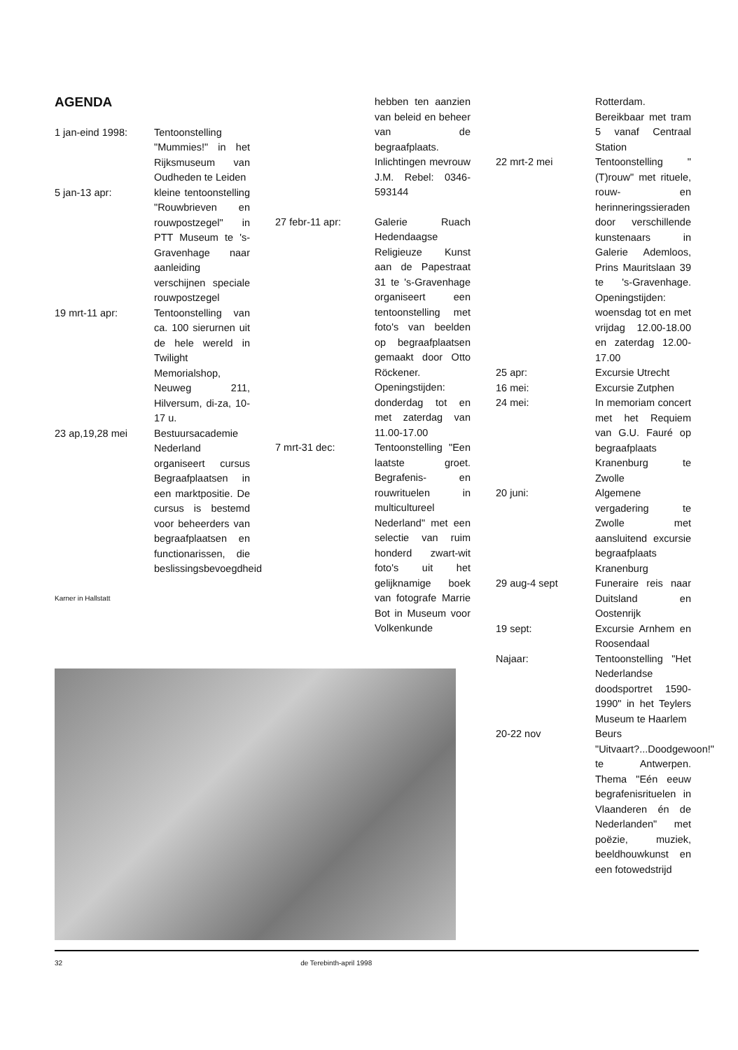AGENDA
1 jan-eind 1998: Tentoonstelling "Mummies!" in het Rijksmuseum van Oudheden te Leiden
5 jan-13 apr: kleine tentoonstelling "Rouwbrieven en rouwpostzegel" in PTT Museum te 's-Gravenhage naar aanleiding verschijnen speciale rouwpostzegel
19 mrt-11 apr: Tentoonstelling van ca. 100 sierurnen uit de hele wereld in Twilight Memorialshop, Neuweg 211, Hilversum, di-za, 10-17 u.
23 ap,19,28 mei Bestuursacademie Nederland organiseert cursus Begraafplaatsen in een marktpositie. De cursus is bestemd voor beheerders van begraafplaatsen en functionarissen, die beslissingsbevoegdheid
Karner in Hallstatt
hebben ten aanzien van beleid en beheer van de begraafplaats. Inlichtingen mevrouw J.M. Rebel: 0346-593144
27 febr-11 apr: Galerie Ruach Hedendaagse Religieuze Kunst aan de Papestraat 31 te 's-Gravenhage organiseert een tentoonstelling met foto's van beelden op begraafplaatsen gemaakt door Otto Röckener. Openingstijden: donderdag tot en met zaterdag van 11.00-17.00
7 mrt-31 dec: Tentoonstelling "Een laatste groet. Begrafenis- en rouwrituelen in multicultureel Nederland" met een selectie van ruim honderd zwart-wit foto's uit het gelijknamige boek van fotografe Marrie Bot in Museum voor Volkenkunde
Rotterdam. Bereikbaar met tram 5 vanaf Centraal Station
22 mrt-2 mei Tentoonstelling "(T)rouw" met rituele, rouw- en herinneringssieraden door verschillende kunstenaars in Galerie Ademloos, Prins Mauritslaan 39 te 's-Gravenhage. Openingstijden: woensdag tot en met vrijdag 12.00-18.00 en zaterdag 12.00-17.00
25 apr: Excursie Utrecht
16 mei: Excursie Zutphen
24 mei: In memoriam concert met het Requiem van G.U. Fauré op begraafplaats Kranenburg te Zwolle
20 juni: Algemene vergadering te Zwolle met aansluitend excursie begraafplaats Kranenburg
29 aug-4 sept Funeraire reis naar Duitsland en Oostenrijk
19 sept: Excursie Arnhem en Roosendaal
Najaar: Tentoonstelling "Het Nederlandse doodsportret 1590-1990" in het Teylers Museum te Haarlem
20-22 nov Beurs "Uitvaart?...Doodgewoon!" te Antwerpen. Thema "Eén eeuw begrafenisrituelen in Vlaanderen én de Nederlanden" met poëzie, muziek, beeldhouwkunst en een fotowedstrijd
32 de Terebinth-april 1998